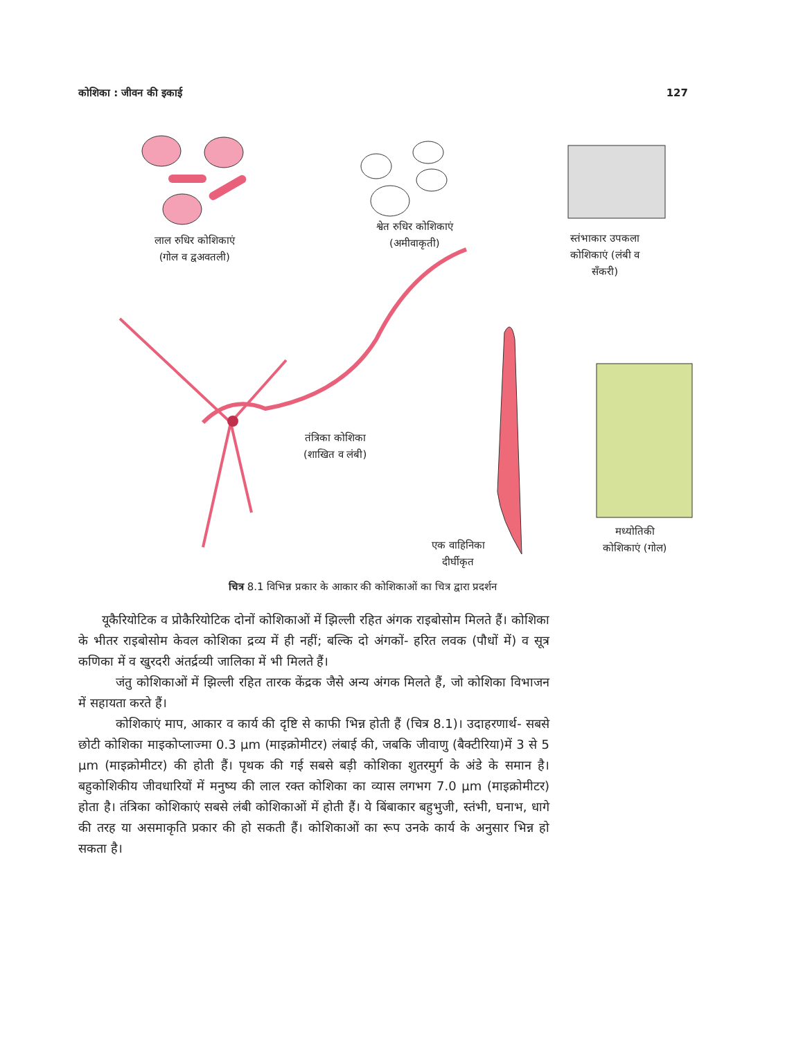कोशिका : जीवन की इकाई 127
लाल रुधिर कोशिकाएं
(गोल व द्वअवतली)
श्वेत रुधिर कोशिकाएं
(अमीवाकृती)
स्तंभाकार उपकला
कोशिकाएं (लंबी व
सँकरी)
तंत्रिका कोशिका
(शाखित व लंबी)
एक वाहिनिका
दीर्घीकृत
मध्योतिकी
कोशिकाएं (गोल)
चित्र 8.1 विभिन्न प्रकार के आकार की कोशिकाओं का चित्र द्वारा प्रदर्शन
यूकैरियोटिक व प्रोकैरियोटिक दोनों कोशिकाओं में झिल्ली रहित अंगक राइबोसोम मिलते हैं। कोशिका के भीतर राइबोसोम केवल कोशिका द्रव्य में ही नहीं; बल्कि दो अंगकों- हरित लवक (पौधों में) व सूत्र कणिका में व खुरदरी अंतर्द्रव्यी जालिका में भी मिलते हैं।
जंतु कोशिकाओं में झिल्ली रहित तारक केंद्रक जैसे अन्य अंगक मिलते हैं, जो कोशिका विभाजन में सहायता करते हैं।
कोशिकाएं माप, आकार व कार्य की दृष्टि से काफी भिन्न होती हैं (चित्र 8.1)। उदाहरणार्थ- सबसे छोटी कोशिका माइकोप्लाज्मा 0.3 μm (माइक्रोमीटर) लंबाई की, जबकि जीवाणु (बैक्टीरिया)में 3 से 5 μm (माइक्रोमीटर) की होती हैं। पृथक की गई सबसे बड़ी कोशिका शुतरमुर्ग के अंडे के समान है। बहुकोशिकीय जीवधारियों में मनुष्य की लाल रक्त कोशिका का व्यास लगभग 7.0 μm (माइक्रोमीटर) होता है। तंत्रिका कोशिकाएं सबसे लंबी कोशिकाओं में होती हैं। ये बिंबाकार बहुभुजी, स्तंभी, घनाभ, धागे की तरह या असमाकृति प्रकार की हो सकती हैं। कोशिकाओं का रूप उनके कार्य के अनुसार भिन्न हो सकता है।